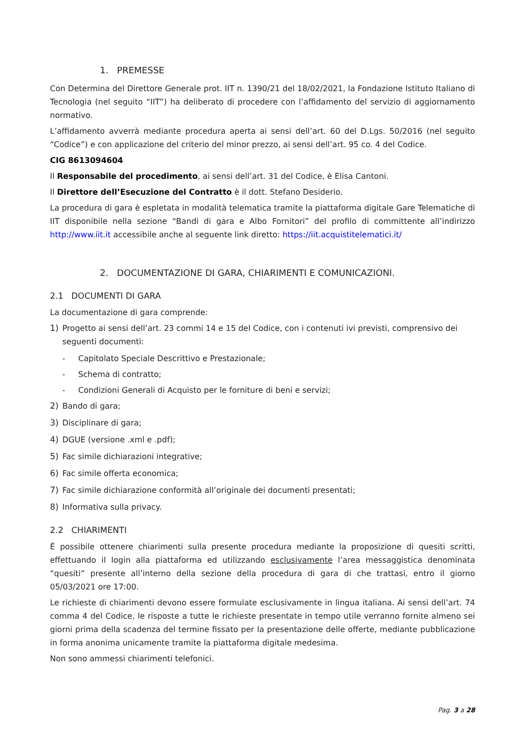1. PREMESSE
Con Determina del Direttore Generale prot. IIT n. 1390/21 del 18/02/2021, la Fondazione Istituto Italiano di Tecnologia (nel seguito “IIT”) ha deliberato di procedere con l’affidamento del servizio di aggiornamento normativo.
L’affidamento avverrà mediante procedura aperta ai sensi dell’art. 60 del D.Lgs. 50/2016 (nel seguito “Codice”) e con applicazione del criterio del minor prezzo, ai sensi dell’art. 95 co. 4 del Codice.
CIG 8613094604
Il Responsabile del procedimento, ai sensi dell’art. 31 del Codice, è Elisa Cantoni.
Il Direttore dell’Esecuzione del Contratto è il dott. Stefano Desiderio.
La procedura di gara è espletata in modalità telematica tramite la piattaforma digitale Gare Telematiche di IIT disponibile nella sezione “Bandi di gara e Albo Fornitori” del profilo di committente all’indirizzo http://www.iit.it accessibile anche al seguente link diretto: https://iit.acquistitelematici.it/
2. DOCUMENTAZIONE DI GARA, CHIARIMENTI E COMUNICAZIONI.
2.1 DOCUMENTI DI GARA
La documentazione di gara comprende:
1) Progetto ai sensi dell’art. 23 commi 14 e 15 del Codice, con i contenuti ivi previsti, comprensivo dei seguenti documenti:
- Capitolato Speciale Descrittivo e Prestazionale;
- Schema di contratto;
- Condizioni Generali di Acquisto per le forniture di beni e servizi;
2) Bando di gara;
3) Disciplinare di gara;
4) DGUE (versione .xml e .pdf);
5) Fac simile dichiarazioni integrative;
6) Fac simile offerta economica;
7) Fac simile dichiarazione conformità all’originale dei documenti presentati;
8) Informativa sulla privacy.
2.2 CHIARIMENTI
É possibile ottenere chiarimenti sulla presente procedura mediante la proposizione di quesiti scritti, effettuando il login alla piattaforma ed utilizzando esclusivamente l’area messaggistica denominata “quesiti” presente all’interno della sezione della procedura di gara di che trattasi, entro il giorno 05/03/2021 ore 17:00.
Le richieste di chiarimenti devono essere formulate esclusivamente in lingua italiana. Ai sensi dell’art. 74 comma 4 del Codice, le risposte a tutte le richieste presentate in tempo utile verranno fornite almeno sei giorni prima della scadenza del termine fissato per la presentazione delle offerte, mediante pubblicazione in forma anonima unicamente tramite la piattaforma digitale medesima.
Non sono ammessi chiarimenti telefonici.
Pag. 3 a 28